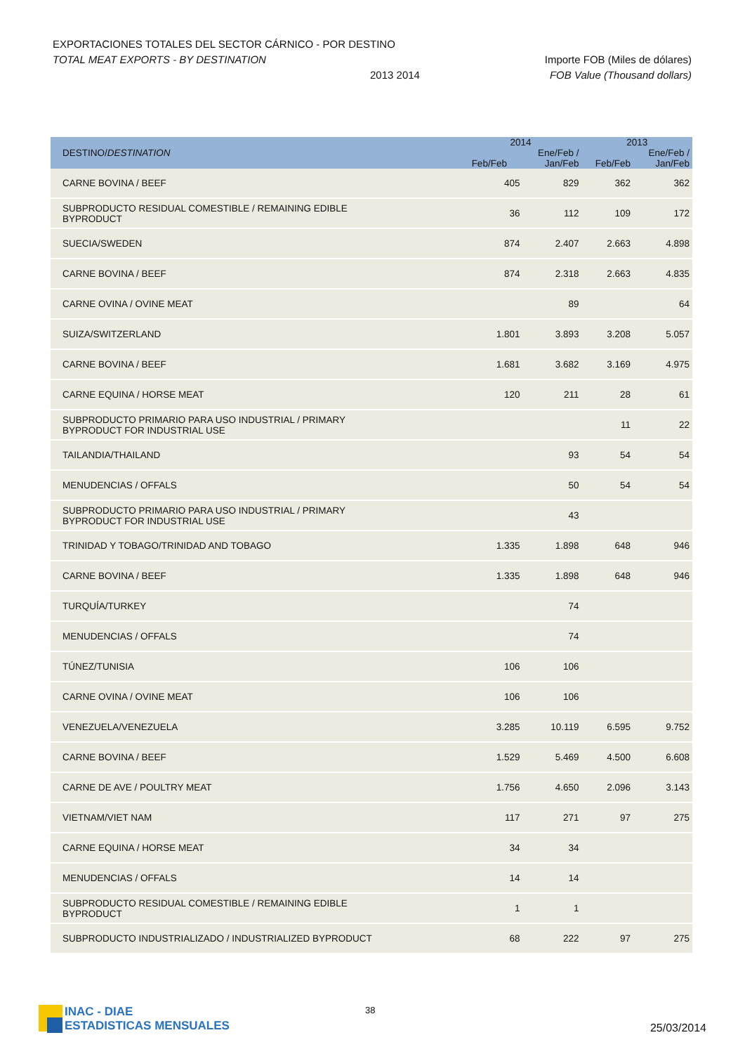EXPORTACIONES TOTALES DEL SECTOR CÁRNICO - POR DESTINO
TOTAL MEAT EXPORTS - BY DESTINATION Importe FOB (Miles de dólares)
2013 2014 FOB Value (Thousand dollars)
| DESTINO/ DESTINATION | 2014 | | 2013 | |
| --- | --- | --- | --- | --- |
| | | Ene/Feb / | | Ene/Feb / |
| | Feb/Feb | Jan/Feb | Feb/Feb | Jan/Feb |
| CARNE BOVINA / BEEF | 405 | 829 | 362 | 362 |
| SUBPRODUCTO RESIDUAL COMESTIBLE / REMAINING EDIBLE BYPRODUCT | 36 | 112 | 109 | 172 |
| SUECIA/SWEDEN | 874 | 2.407 | 2.663 | 4.898 |
| CARNE BOVINA / BEEF | 874 | 2.318 | 2.663 | 4.835 |
| CARNE OVINA / OVINE MEAT | | 89 | | 64 |
| SUIZA/SWITZERLAND | 1.801 | 3.893 | 3.208 | 5.057 |
| CARNE BOVINA / BEEF | 1.681 | 3.682 | 3.169 | 4.975 |
| CARNE EQUINA / HORSE MEAT | 120 | 211 | 28 | 61 |
| SUBPRODUCTO PRIMARIO PARA USO INDUSTRIAL / PRIMARY BYPRODUCT FOR INDUSTRIAL USE | | | 11 | 22 |
| TAILANDIA/THAILAND | | 93 | 54 | 54 |
| MENUDENCIAS / OFFALS | | 50 | 54 | 54 |
| SUBPRODUCTO PRIMARIO PARA USO INDUSTRIAL / PRIMARY BYPRODUCT FOR INDUSTRIAL USE | | 43 | | |
| TRINIDAD Y TOBAGO/TRINIDAD AND TOBAGO | 1.335 | 1.898 | 648 | 946 |
| CARNE BOVINA / BEEF | 1.335 | 1.898 | 648 | 946 |
| TURQUÍA/TURKEY | | 74 | | |
| MENUDENCIAS / OFFALS | | 74 | | |
| TÚNEZ/TUNISIA | 106 | 106 | | |
| CARNE OVINA / OVINE MEAT | 106 | 106 | | |
| VENEZUELA/VENEZUELA | 3.285 | 10.119 | 6.595 | 9.752 |
| CARNE BOVINA / BEEF | 1.529 | 5.469 | 4.500 | 6.608 |
| CARNE DE AVE / POULTRY MEAT | 1.756 | 4.650 | 2.096 | 3.143 |
| VIETNAM/VIET NAM | 117 | 271 | 97 | 275 |
| CARNE EQUINA / HORSE MEAT | 34 | 34 | | |
| MENUDENCIAS / OFFALS | 14 | 14 | | |
| SUBPRODUCTO RESIDUAL COMESTIBLE / REMAINING EDIBLE BYPRODUCT | 1 | 1 | | |
| SUBPRODUCTO INDUSTRIALIZADO / INDUSTRIALIZED BYPRODUCT | 68 | 222 | 97 | 275 |
INAC - DIAE
ESTADISTICAS MENSUALES
38
25/03/2014